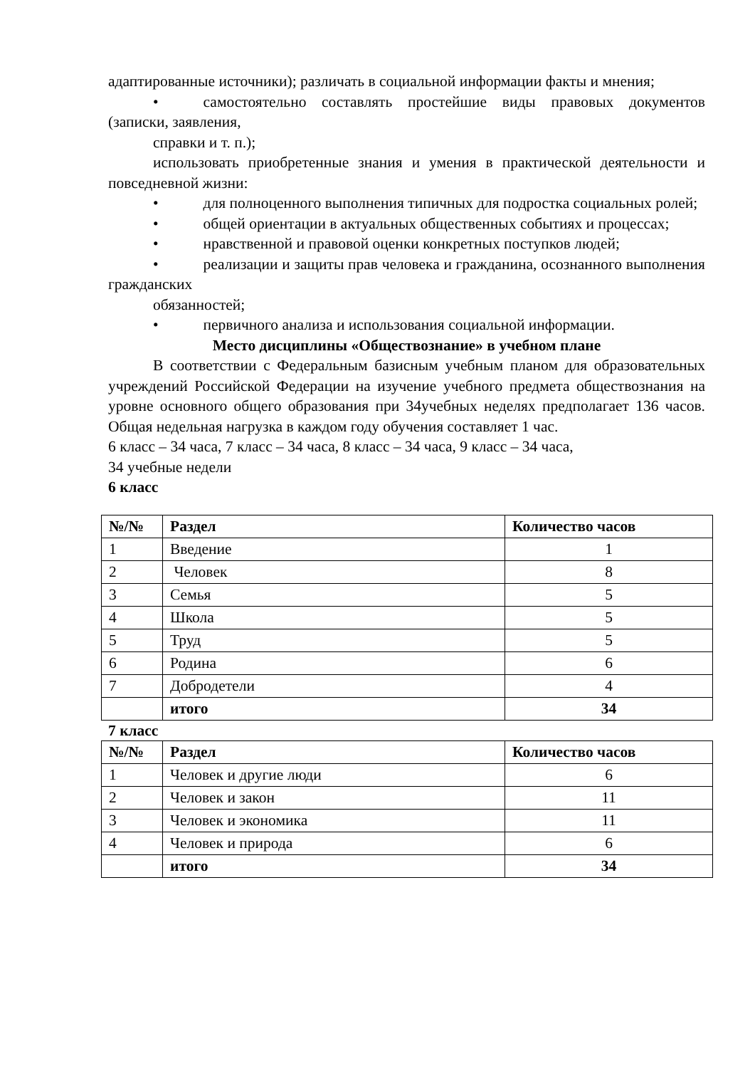адаптированные источники); различать в социальной информации факты и мнения;
• самостоятельно составлять простейшие виды правовых документов (записки, заявления,
справки и т. п.);
использовать приобретенные знания и умения в практической деятельности и повседневной жизни:
• для полноценного выполнения типичных для подростка социальных ролей;
• общей ориентации в актуальных общественных событиях и процессах;
• нравственной и правовой оценки конкретных поступков людей;
• реализации и защиты прав человека и гражданина, осознанного выполнения гражданских
обязанностей;
• первичного анализа и использования социальной информации.
Место дисциплины «Обществознание» в учебном плане
В соответствии с Федеральным базисным учебным планом для образовательных учреждений Российской Федерации на изучение учебного предмета обществознания на уровне основного общего образования при 34учебных неделях предполагает 136 часов. Общая недельная нагрузка в каждом году обучения составляет 1 час.
6 класс – 34 часа, 7 класс – 34 часа, 8 класс – 34 часа, 9 класс – 34 часа,
34 учебные недели
6 класс
| №/№ | Раздел | Количество часов |
| --- | --- | --- |
| 1 | Введение | 1 |
| 2 | Человек | 8 |
| 3 | Семья | 5 |
| 4 | Школа | 5 |
| 5 | Труд | 5 |
| 6 | Родина | 6 |
| 7 | Добродетели | 4 |
| | итого | 34 |
7 класс
| №/№ | Раздел | Количество часов |
| --- | --- | --- |
| 1 | Человек и другие люди | 6 |
| 2 | Человек и закон | 11 |
| 3 | Человек и экономика | 11 |
| 4 | Человек и природа | 6 |
| | итого | 34 |